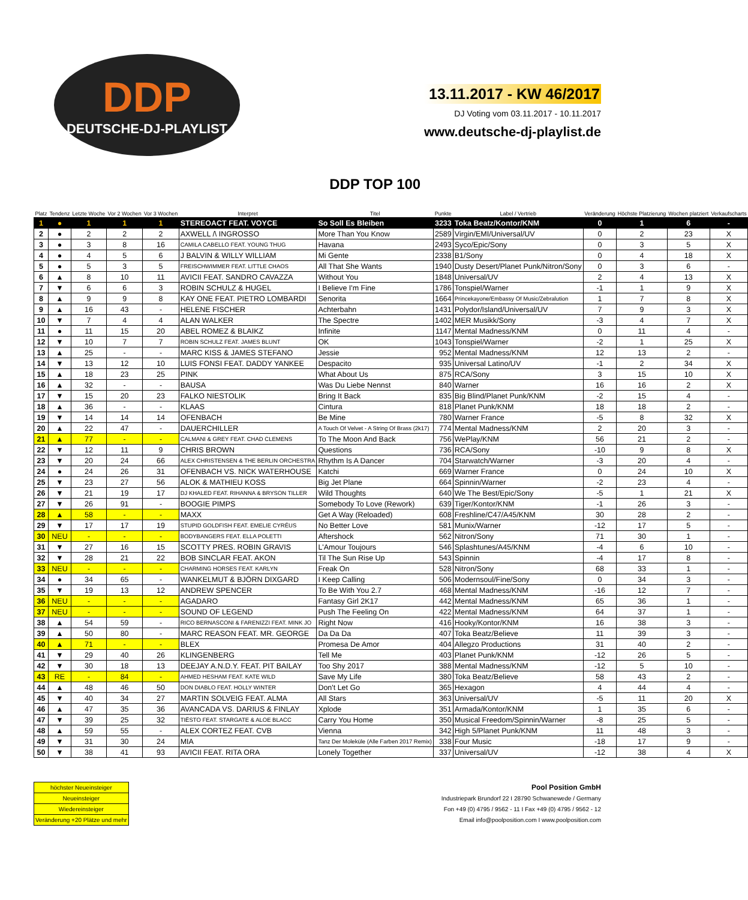DDP
DEUTSCHE-DJ-PLAYLIST
13.11.2017 - KW 46/2017
DJ Voting vom 03.11.2017 - 10.11.2017
www.deutsche-dj-playlist.de
| Platz | Tendenz | Letzte Woche | Vor 2 Wochen | Vor 3 Wochen | Interpret | DDP TOP 100 Titel | Punkte | Label / Vertrieb | Veränderung | Höchste Platzierung | Wochen platziert | Verkaufscharts |
| --- | --- | --- | --- | --- | --- | --- | --- | --- | --- | --- | --- | --- |
| 1 | ● | 1 | 1 | 1 | STEREOACT FEAT. VOYCE | So Soll Es Bleiben | 3233 | Toka Beatz/Kontor/KNM | 0 | 1 | 6 | - |
| 2 | ● | 2 | 2 | 2 | AXWELL /\ INGROSSO | More Than You Know | 2589 | Virgin/EMI/Universal/UV | 0 | 2 | 23 | X |
| 3 | ● | 3 | 8 | 16 | CAMILA CABELLO FEAT. YOUNG THUG | Havana | 2493 | Syco/Epic/Sony | 0 | 3 | 5 | X |
| 4 | ● | 4 | 5 | 6 | J BALVIN & WILLY WILLIAM | Mi Gente | 2338 | B1/Sony | 0 | 4 | 18 | X |
| 5 | ● | 5 | 3 | 5 | FREISCHWIMMER FEAT. LITTLE CHAOS | All That She Wants | 1940 | Dusty Desert/Planet Punk/Nitron/Sony | 0 | 3 | 6 | - |
| 6 | ▲ | 8 | 10 | 11 | AVICII FEAT. SANDRO CAVAZZA | Without You | 1848 | Universal/UV | 2 | 4 | 13 | X |
| 7 | ▼ | 6 | 6 | 3 | ROBIN SCHULZ & HUGEL | I Believe I'm Fine | 1786 | Tonspiel/Warner | -1 | 1 | 9 | X |
| 8 | ▲ | 9 | 9 | 8 | KAY ONE FEAT. PIETRO LOMBARDI | Senorita | 1664 | Princekayone/Embassy Of Music/Zebralution | 1 | 7 | 8 | X |
| 9 | ▲ | 16 | 43 | - | HELENE FISCHER | Achterbahn | 1431 | Polydor/Island/Universal/UV | 7 | 9 | 3 | X |
| 10 | ▼ | 7 | 4 | 4 | ALAN WALKER | The Spectre | 1402 | MER Musikk/Sony | -3 | 4 | 7 | X |
| 11 | ● | 11 | 15 | 20 | ABEL ROMEZ & BLAIKZ | Infinite | 1147 | Mental Madness/KNM | 0 | 11 | 4 | - |
| 12 | ▼ | 10 | 7 | 7 | ROBIN SCHULZ FEAT. JAMES BLUNT | OK | 1043 | Tonspiel/Warner | -2 | 1 | 25 | X |
| 13 | ▲ | 25 | - | - | MARC KISS & JAMES STEFANO | Jessie | 952 | Mental Madness/KNM | 12 | 13 | 2 | - |
| 14 | ▼ | 13 | 12 | 10 | LUIS FONSI FEAT. DADDY YANKEE | Despacito | 935 | Universal Latino/UV | -1 | 2 | 34 | X |
| 15 | ▲ | 18 | 23 | 25 | PINK | What About Us | 875 | RCA/Sony | 3 | 15 | 10 | X |
| 16 | ▲ | 32 | - | - | BAUSA | Was Du Liebe Nennst | 840 | Warner | 16 | 16 | 2 | X |
| 17 | ▼ | 15 | 20 | 23 | FALKO NIESTOLIK | Bring It Back | 835 | Big Blind/Planet Punk/KNM | -2 | 15 | 4 | - |
| 18 | ▲ | 36 | - | - | KLAAS | Cintura | 818 | Planet Punk/KNM | 18 | 18 | 2 | - |
| 19 | ▼ | 14 | 14 | 14 | OFENBACH | Be Mine | 780 | Warner France | -5 | 8 | 32 | X |
| 20 | ▲ | 22 | 47 | - | DAUERCHILLER | A Touch Of Velvet - A String Of Brass (2k17) | 774 | Mental Madness/KNM | 2 | 20 | 3 | - |
| 21 | ▲ | 77 | - | - | CALMANI & GREY FEAT. CHAD CLEMENS | To The Moon And Back | 756 | WePlay/KNM | 56 | 21 | 2 | - |
| 22 | ▼ | 12 | 11 | 9 | CHRIS BROWN | Questions | 736 | RCA/Sony | -10 | 9 | 8 | X |
| 23 | ▼ | 20 | 24 | 66 | ALEX CHRISTENSEN & THE BERLIN ORCHESTRA | Rhythm Is A Dancer | 704 | Starwatch/Warner | -3 | 20 | 4 | - |
| 24 | ● | 24 | 26 | 31 | OFENBACH VS. NICK WATERHOUSE | Katchi | 669 | Warner France | 0 | 24 | 10 | X |
| 25 | ▼ | 23 | 27 | 56 | ALOK & MATHIEU KOSS | Big Jet Plane | 664 | Spinnin/Warner | -2 | 23 | 4 | - |
| 26 | ▼ | 21 | 19 | 17 | DJ KHALED FEAT. RIHANNA & BRYSON TILLER | Wild Thoughts | 640 | We The Best/Epic/Sony | -5 | 1 | 21 | X |
| 27 | ▼ | 26 | 91 | - | BOOGIE PIMPS | Somebody To Love (Rework) | 639 | Tiger/Kontor/KNM | -1 | 26 | 3 | - |
| 28 | ▲ | 58 | - | - | MAXX | Get A Way (Reloaded) | 608 | Freshline/C47/A45/KNM | 30 | 28 | 2 | - |
| 29 | ▼ | 17 | 17 | 19 | STUPID GOLDFISH FEAT. EMELIE CYRÉUS | No Better Love | 581 | Munix/Warner | -12 | 17 | 5 | - |
| 30 | NEU | - | - | - | BODYBANGERS FEAT. ELLA POLETTI | Aftershock | 562 | Nitron/Sony | 71 | 30 | 1 | - |
| 31 | ▼ | 27 | 16 | 15 | SCOTTY PRES. ROBIN GRAVIS | L'Amour Toujours | 546 | Splashtunes/A45/KNM | -4 | 6 | 10 | - |
| 32 | ▼ | 28 | 21 | 22 | BOB SINCLAR FEAT. AKON | Til The Sun Rise Up | 543 | Spinnin | -4 | 17 | 8 | - |
| 33 | NEU | - | - | - | CHARMING HORSES FEAT. KARLYN | Freak On | 528 | Nitron/Sony | 68 | 33 | 1 | - |
| 34 | ● | 34 | 65 | - | WANKELMUT & BJÖRN DIXGARD | I Keep Calling | 506 | Modernsoul/Fine/Sony | 0 | 34 | 3 | - |
| 35 | ▼ | 19 | 13 | 12 | ANDREW SPENCER | To Be With You 2.7 | 468 | Mental Madness/KNM | -16 | 12 | 7 | - |
| 36 | NEU | - | - | - | AGADARO | Fantasy Girl 2K17 | 442 | Mental Madness/KNM | 65 | 36 | 1 | - |
| 37 | NEU | - | - | - | SOUND OF LEGEND | Push The Feeling On | 422 | Mental Madness/KNM | 64 | 37 | 1 | - |
| 38 | ▲ | 54 | 59 | - | RICO BERNASCONI & FARENIZZI FEAT. MINK JO | Right Now | 416 | Hooky/Kontor/KNM | 16 | 38 | 3 | - |
| 39 | ▲ | 50 | 80 | - | MARC REASON FEAT. MR. GEORGE | Da Da Da | 407 | Toka Beatz/Believe | 11 | 39 | 3 | - |
| 40 | ▲ | 71 | - | - | BLEX | Promesa De Amor | 404 | Allegzo Productions | 31 | 40 | 2 | - |
| 41 | ▼ | 29 | 40 | 26 | KLINGENBERG | Tell Me | 403 | Planet Punk/KNM | -12 | 26 | 5 | - |
| 42 | ▼ | 30 | 18 | 13 | DEEJAY A.N.D.Y. FEAT. PIT BAILAY | Too Shy 2017 | 388 | Mental Madness/KNM | -12 | 5 | 10 | - |
| 43 | RE | - | 84 | - | AHMED HESHAM FEAT. KATE WILD | Save My Life | 380 | Toka Beatz/Believe | 58 | 43 | 2 | - |
| 44 | ▲ | 48 | 46 | 50 | DON DIABLO FEAT. HOLLY WINTER | Don't Let Go | 365 | Hexagon | 4 | 44 | 4 | - |
| 45 | ▼ | 40 | 34 | 27 | MARTIN SOLVEIG FEAT. ALMA | All Stars | 363 | Universal/UV | -5 | 11 | 20 | X |
| 46 | ▲ | 47 | 35 | 36 | AVANCADA VS. DARIUS & FINLAY | Xplode | 351 | Armada/Kontor/KNM | 1 | 35 | 6 | - |
| 47 | ▼ | 39 | 25 | 32 | TIËSTO FEAT. STARGATE & ALOE BLACC | Carry You Home | 350 | Musical Freedom/Spinnin/Warner | -8 | 25 | 5 | - |
| 48 | ▲ | 59 | 55 | - | ALEX CORTEZ FEAT. CVB | Vienna | 342 | High 5/Planet Punk/KNM | 11 | 48 | 3 | - |
| 49 | ▼ | 31 | 30 | 24 | MIA | Tanz Der Moleküle (Alle Farben 2017 Remix) | 338 | Four Music | -18 | 17 | 9 | - |
| 50 | ▼ | 38 | 41 | 93 | AVICII FEAT. RITA ORA | Lonely Together | 337 | Universal/UV | -12 | 38 | 4 | X |
| höchster Neueinsteiger |
| Neueinsteiger |
| Wiedereinsteiger |
| Veränderung +20 Plätze und mehr |
Pool Position GmbH
Industriepark Brundorf 22 I 28790 Schwanewede / Germany
Fon +49 (0) 4795 / 9562 - 11 I Fax +49 (0) 4795 / 9562 - 12
Email info@poolposition.com I www.poolposition.com